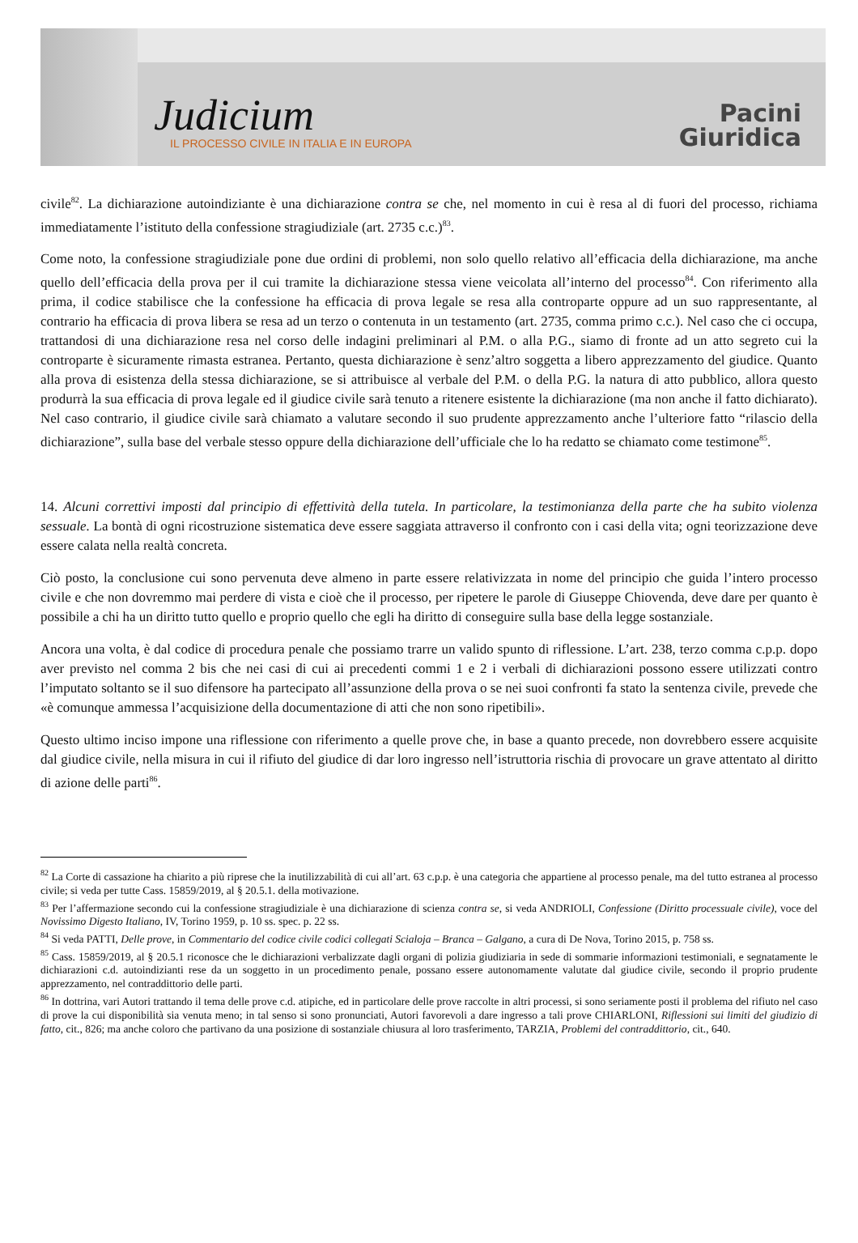Judicium
IL PROCESSO CIVILE IN ITALIA E IN EUROPA
Pacini
Giuridica
civile<sup>82</sup>. La dichiarazione autoindiziante è una dichiarazione contra se che, nel momento in cui è resa al di fuori del processo, richiama immediatamente l’istituto della confessione stragiudiziale (art. 2735 c.c.)<sup>83</sup>.
Come noto, la confessione stragiudiziale pone due ordini di problemi, non solo quello relativo all’efficacia della dichiarazione, ma anche quello dell’efficacia della prova per il cui tramite la dichiarazione stessa viene veicolata all’interno del processo<sup>84</sup>. Con riferimento alla prima, il codice stabilisce che la confessione ha efficacia di prova legale se resa alla controparte oppure ad un suo rappresentante, al contrario ha efficacia di prova libera se resa ad un terzo o contenuta in un testamento (art. 2735, comma primo c.c.). Nel caso che ci occupa, trattandosi di una dichiarazione resa nel corso delle indagini preliminari al P.M. o alla P.G., siamo di fronte ad un atto segreto cui la controparte è sicuramente rimasta estranea. Pertanto, questa dichiarazione è senz’altro soggetta a libero apprezzamento del giudice. Quanto alla prova di esistenza della stessa dichiarazione, se si attribuisce al verbale del P.M. o della P.G. la natura di atto pubblico, allora questo produrrà la sua efficacia di prova legale ed il giudice civile sarà tenuto a ritenere esistente la dichiarazione (ma non anche il fatto dichiarato). Nel caso contrario, il giudice civile sarà chiamato a valutare secondo il suo prudente apprezzamento anche l’ulteriore fatto “rilascio della dichiarazione”, sulla base del verbale stesso oppure della dichiarazione dell’ufficiale che lo ha redatto se chiamato come testimone<sup>85</sup>.
14. Alcuni correttivi imposti dal principio di effettività della tutela. In particolare, la testimonianza della parte che ha subito violenza sessuale. La bontà di ogni ricostruzione sistematica deve essere saggiata attraverso il confronto con i casi della vita; ogni teorizzazione deve essere calata nella realtà concreta.
Ciò posto, la conclusione cui sono pervenuta deve almeno in parte essere relativizzata in nome del principio che guida l’intero processo civile e che non dovremmo mai perdere di vista e cioè che il processo, per ripetere le parole di Giuseppe Chiovenda, deve dare per quanto è possibile a chi ha un diritto tutto quello e proprio quello che egli ha diritto di conseguire sulla base della legge sostanziale.
Ancora una volta, è dal codice di procedura penale che possiamo trarre un valido spunto di riflessione. L’art. 238, terzo comma c.p.p. dopo aver previsto nel comma 2 bis che nei casi di cui ai precedenti commi 1 e 2 i verbali di dichiarazioni possono essere utilizzati contro l’imputato soltanto se il suo difensore ha partecipato all’assunzione della prova o se nei suoi confronti fa stato la sentenza civile, prevede che «è comunque ammessa l’acquisizione della documentazione di atti che non sono ripetibili».
Questo ultimo inciso impone una riflessione con riferimento a quelle prove che, in base a quanto precede, non dovrebbero essere acquisite dal giudice civile, nella misura in cui il rifiuto del giudice di dar loro ingresso nell’istruttoria rischia di provocare un grave attentato al diritto di azione delle parti<sup>86</sup>.
<sup>82</sup> La Corte di cassazione ha chiarito a più riprese che la inutilizzabilità di cui all’art. 63 c.p.p. è una categoria che appartiene al processo penale, ma del tutto estranea al processo civile; si veda per tutte Cass. 15859/2019, al § 20.5.1. della motivazione.
<sup>83</sup> Per l’affermazione secondo cui la confessione stragiudiziale è una dichiarazione di scienza contra se, si veda ANDRIOLI, Confessione (Diritto processuale civile), voce del Novissimo Digesto Italiano, IV, Torino 1959, p. 10 ss. spec. p. 22 ss.
<sup>84</sup> Si veda PATTI, Delle prove, in Commentario del codice civile codici collegati Scialoja – Branca – Galgano, a cura di De Nova, Torino 2015, p. 758 ss.
<sup>85</sup> Cass. 15859/2019, al § 20.5.1 riconosce che le dichiarazioni verbalizzate dagli organi di polizia giudiziaria in sede di sommarie informazioni testimoniali, e segnatamente le dichiarazioni c.d. autoindizianti rese da un soggetto in un procedimento penale, possano essere autonomamente valutate dal giudice civile, secondo il proprio prudente apprezzamento, nel contraddittorio delle parti.
<sup>86</sup> In dottrina, vari Autori trattando il tema delle prove c.d. atipiche, ed in particolare delle prove raccolte in altri processi, si sono seriamente posti il problema del rifiuto nel caso di prove la cui disponibilità sia venuta meno; in tal senso si sono pronunciati, Autori favorevoli a dare ingresso a tali prove CHIARLONI, Riflessioni sui limiti del giudizio di fatto, cit., 826; ma anche coloro che partivano da una posizione di sostanziale chiusura al loro trasferimento, TARZIA, Problemi del contraddittorio, cit., 640.